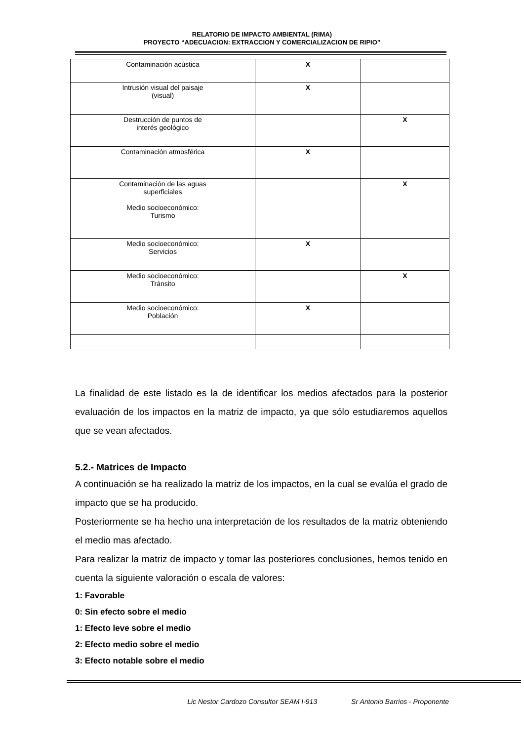RELATORIO DE IMPACTO AMBIENTAL (RIMA)
PROYECTO “ADECUACION: EXTRACCION Y COMERCIALIZACION DE RIPIO”
| Contaminación acústica | X | |
| Intrusión visual del paisaje (visual) | X | |
| Destrucción de puntos de interés geológico | | X |
| Contaminación atmosférica | X | |
| Contaminación de las aguas superficiales Medio socioeconómico: Turismo | | X |
| Medio socioeconómico: Servicios | X | |
| Medio socioeconómico: Tránsito | | X |
| Medio socioeconómico: Población | X | |
La finalidad de este listado es la de identificar los medios afectados para la posterior evaluación de los impactos en la matriz de impacto, ya que sólo estudiaremos aquellos que se vean afectados.
5.2.- Matrices de Impacto
A continuación se ha realizado la matriz de los impactos, en la cual se evalúa el grado de impacto que se ha producido.
Posteriormente se ha hecho una interpretación de los resultados de la matriz obteniendo el medio mas afectado.
Para realizar la matriz de impacto y tomar las posteriores conclusiones, hemos tenido en cuenta la siguiente valoración o escala de valores:
1: Favorable
0: Sin efecto sobre el medio
1: Efecto leve sobre el medio
2: Efecto medio sobre el medio
3: Efecto notable sobre el medio
Lic Nestor Cardozo Consultor SEAM I-913 Sr Antonio Barrios - Proponente